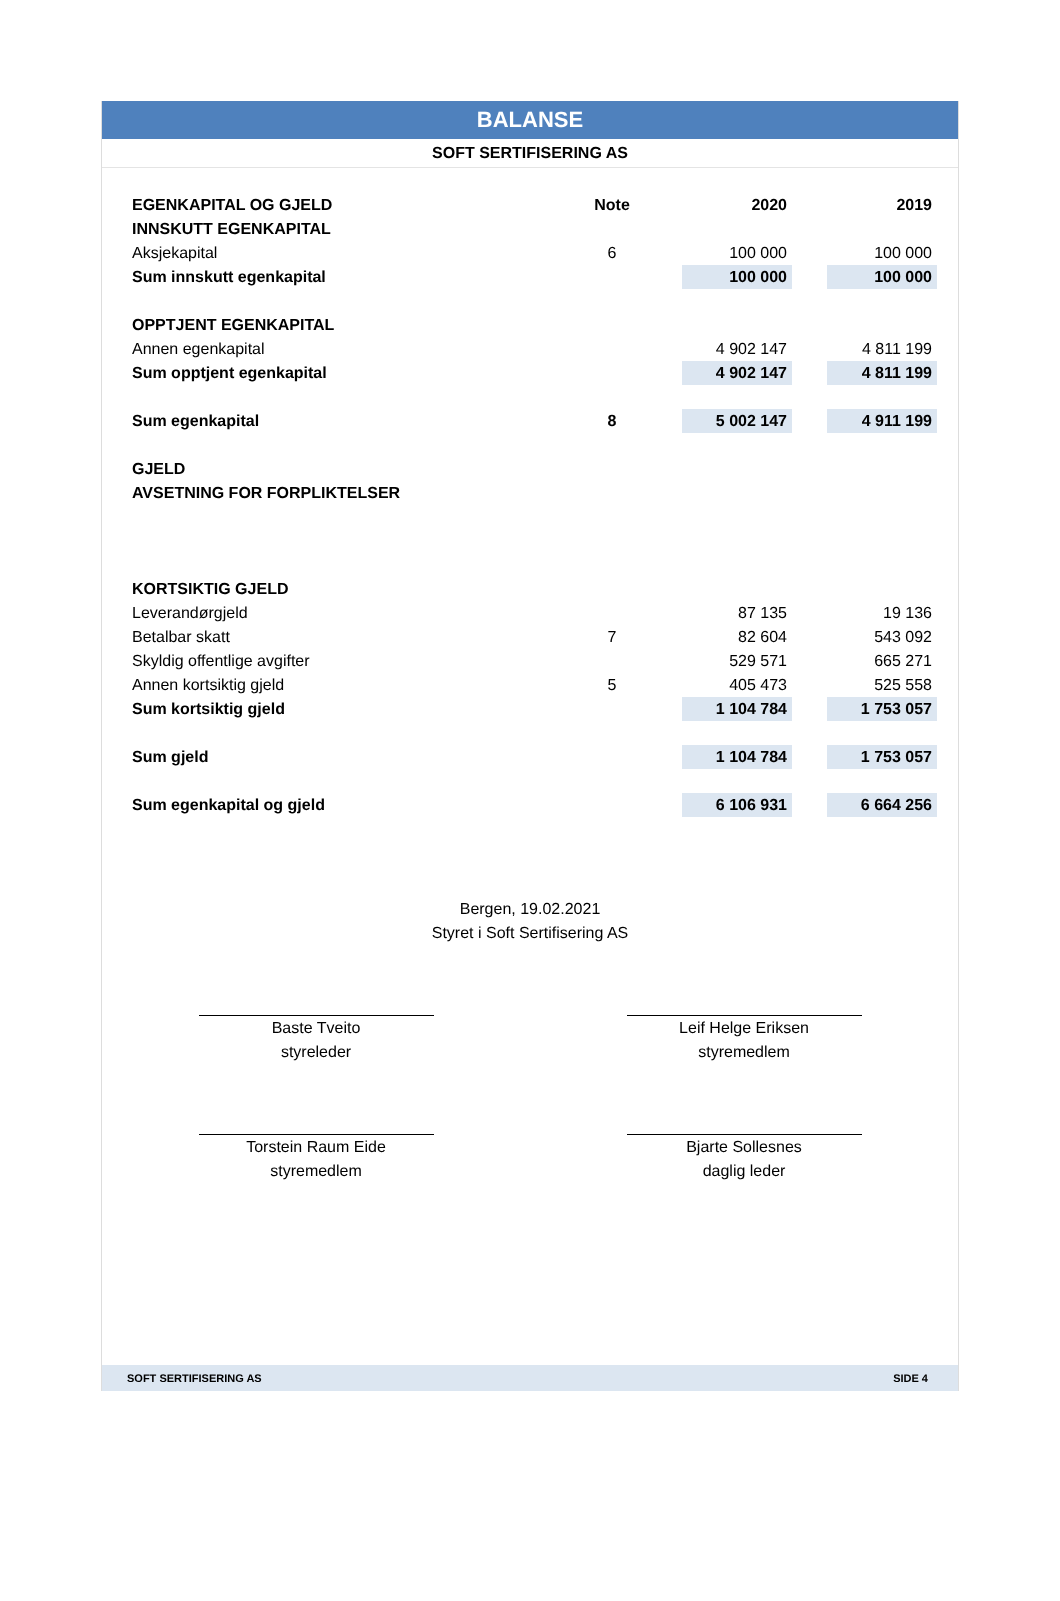BALANSE
SOFT SERTIFISERING AS
| EGENKAPITAL OG GJELD | Note | | 2020 | | 2019 |
| INNSKUTT EGENKAPITAL | | | | | |
| Aksjekapital | 6 | | 100 000 | | 100 000 |
| Sum innskutt egenkapital | | | 100 000 | | 100 000 |
| OPPTJENT EGENKAPITAL | | | | | |
| Annen egenkapital | | | 4 902 147 | | 4 811 199 |
| Sum opptjent egenkapital | | | 4 902 147 | | 4 811 199 |
| Sum egenkapital | 8 | | 5 002 147 | | 4 911 199 |
| GJELD | | | | | |
| AVSETNING FOR FORPLIKTELSER | | | | | |
| KORTSIKTIG GJELD | | | | | |
| Leverandørgjeld | | | 87 135 | | 19 136 |
| Betalbar skatt | 7 | | 82 604 | | 543 092 |
| Skyldig offentlige avgifter | | | 529 571 | | 665 271 |
| Annen kortsiktig gjeld | 5 | | 405 473 | | 525 558 |
| Sum kortsiktig gjeld | | | 1 104 784 | | 1 753 057 |
| Sum gjeld | | | 1 104 784 | | 1 753 057 |
| Sum egenkapital og gjeld | | | 6 106 931 | | 6 664 256 |
Bergen, 19.02.2021
Styret i Soft Sertifisering AS
Baste Tveito
styreleder
Leif Helge Eriksen
styremedlem
Torstein Raum Eide
styremedlem
Bjarte Sollesnes
daglig leder
SOFT SERTIFISERING AS SIDE 4